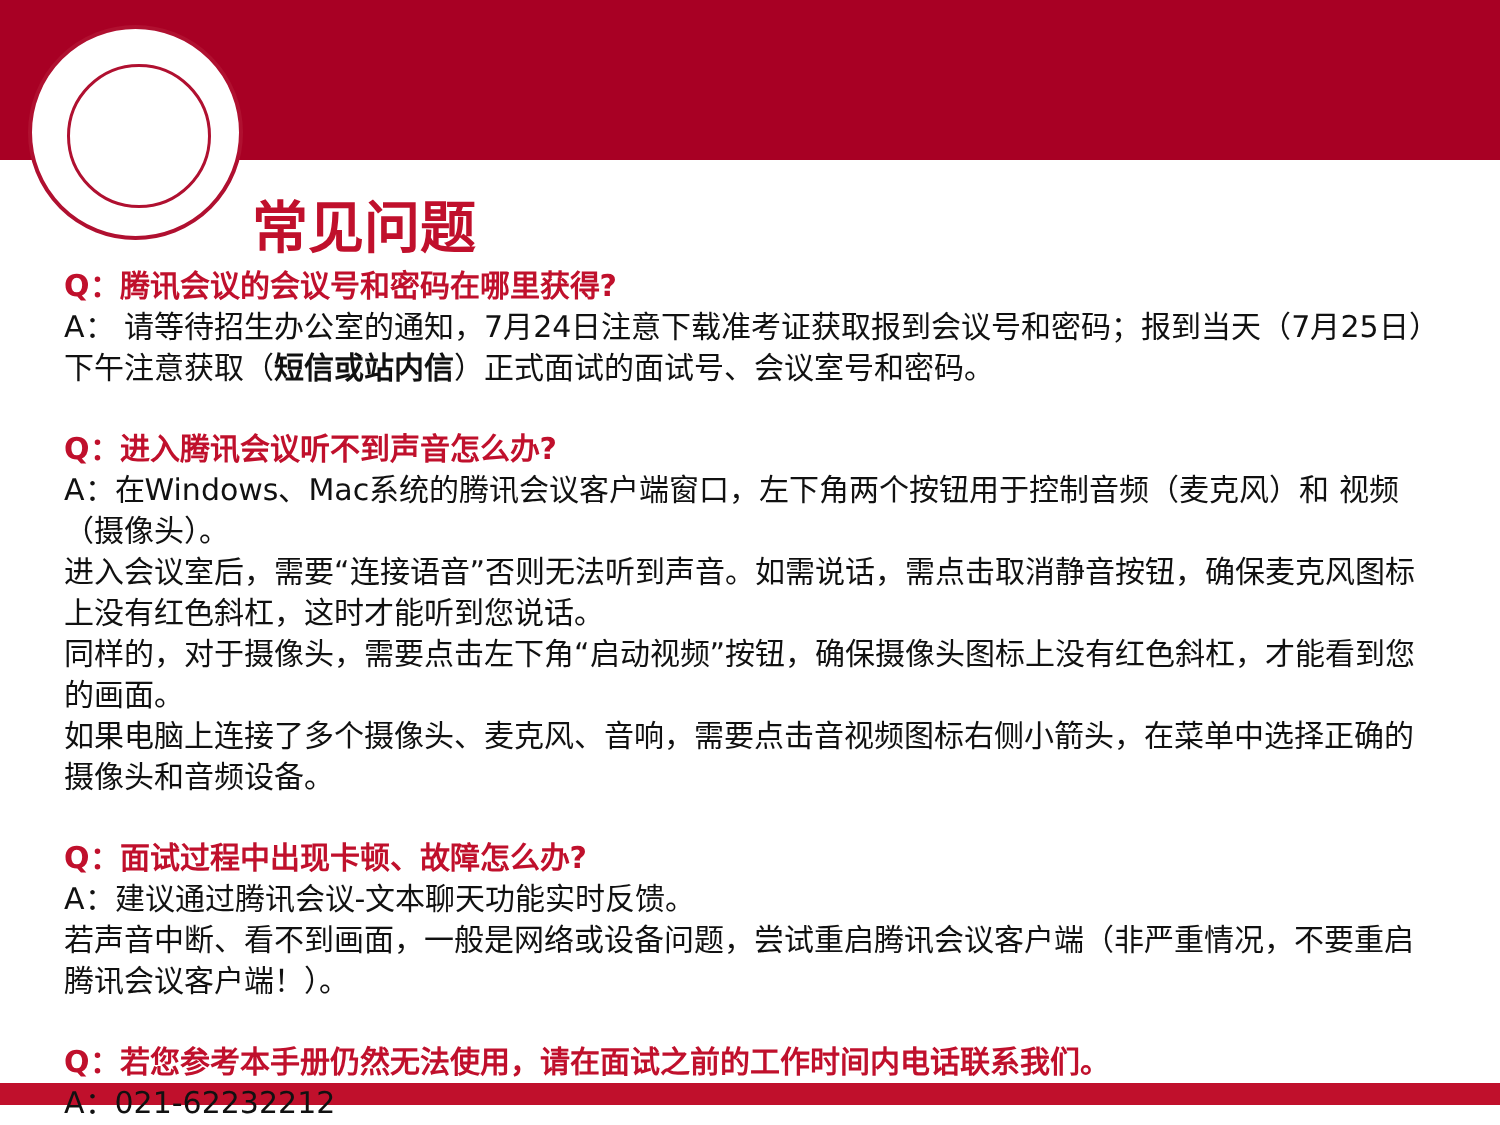常见问题
Q：腾讯会议的会议号和密码在哪里获得?
A： 请等待招生办公室的通知，7月24日注意下载准考证获取报到会议号和密码；报到当天（7月25日）下午注意获取（短信或站内信）正式面试的面试号、会议室号和密码。
Q：进入腾讯会议听不到声音怎么办?
A：在Windows、Mac系统的腾讯会议客户端窗口，左下角两个按钮用于控制音频（麦克风）和 视频（摄像头）。
进入会议室后，需要“连接语音”否则无法听到声音。如需说话，需点击取消静音按钮，确保麦克风图标上没有红色斜杠，这时才能听到您说话。
同样的，对于摄像头，需要点击左下角“启动视频”按钮，确保摄像头图标上没有红色斜杠，才能看到您的画面。
如果电脑上连接了多个摄像头、麦克风、音响，需要点击音视频图标右侧小箭头，在菜单中选择正确的摄像头和音频设备。
Q：面试过程中出现卡顿、故障怎么办?
A：建议通过腾讯会议-文本聊天功能实时反馈。
若声音中断、看不到画面，一般是网络或设备问题，尝试重启腾讯会议客户端（非严重情况，不要重启腾讯会议客户端！）。
Q：若您参考本手册仍然无法使用，请在面试之前的工作时间内电话联系我们。
A：021-62232212